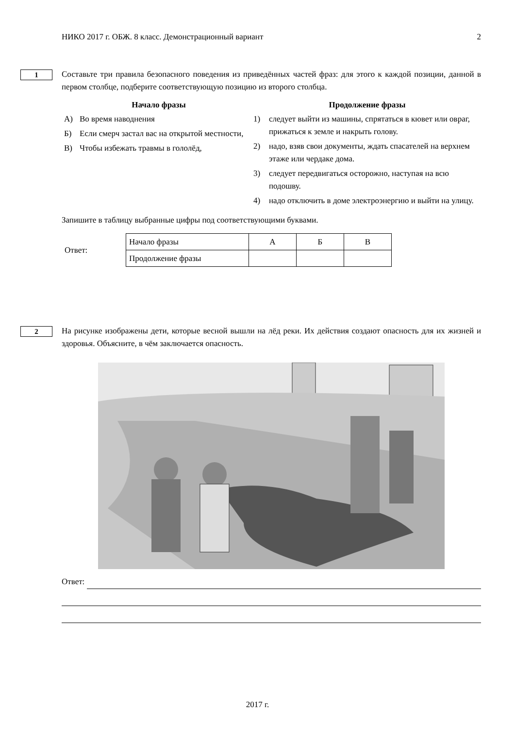НИКО 2017 г. ОБЖ. 8 класс. Демонстрационный вариант 2
1
Составьте три правила безопасного поведения из приведённых частей фраз: для этого к каждой позиции, данной в первом столбце, подберите соответствующую позицию из второго столбца.
Начало фразы
А) Во время наводнения
Б) Если смерч застал вас на открытой местности,
В) Чтобы избежать травмы в гололёд,
Продолжение фразы
1) следует выйти из машины, спрятаться в кювет или овраг, прижаться к земле и накрыть голову.
2) надо, взяв свои документы, ждать спасателей на верхнем этаже или чердаке дома.
3) следует передвигаться осторожно, наступая на всю подошву.
4) надо отключить в доме электроэнергию и выйти на улицу.
Запишите в таблицу выбранные цифры под соответствующими буквами.
Ответ:
| Начало фразы | А | Б | В |
| Продолжение фразы | | | |
2
На рисунке изображены дети, которые весной вышли на лёд реки. Их действия создают опасность для их жизней и здоровья. Объясните, в чём заключается опасность.
Ответ:
2017 г.